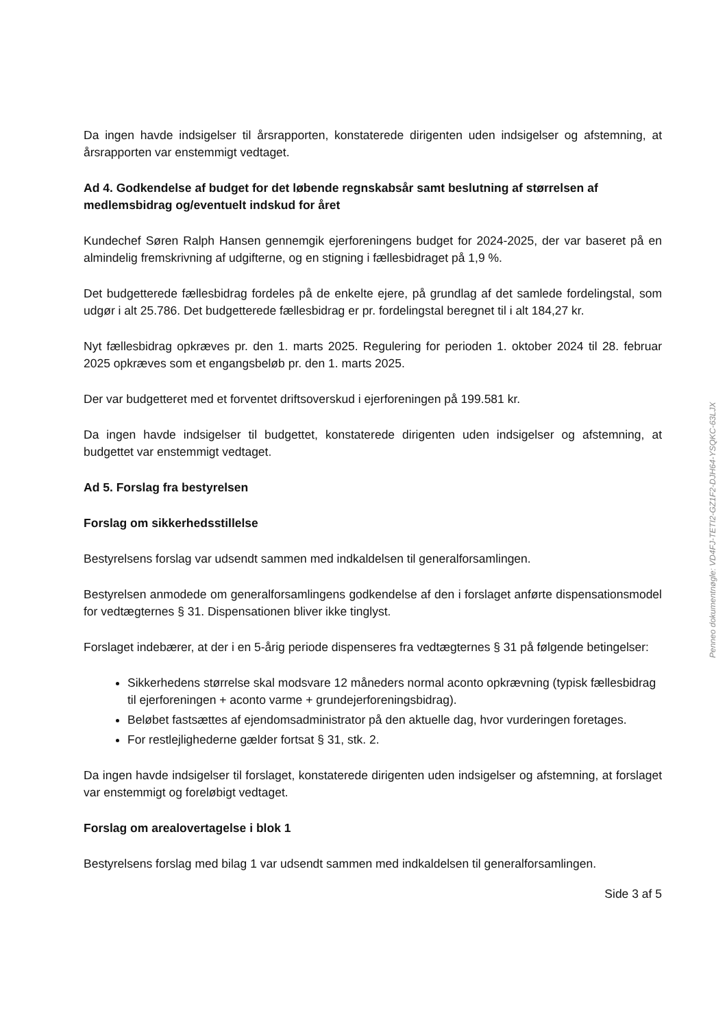Da ingen havde indsigelser til årsrapporten, konstaterede dirigenten uden indsigelser og afstemning, at årsrapporten var enstemmigt vedtaget.
Ad 4. Godkendelse af budget for det løbende regnskabsår samt beslutning af størrelsen af medlemsbidrag og/eventuelt indskud for året
Kundechef Søren Ralph Hansen gennemgik ejerforeningens budget for 2024-2025, der var baseret på en almindelig fremskrivning af udgifterne, og en stigning i fællesbidraget på 1,9 %.
Det budgetterede fællesbidrag fordeles på de enkelte ejere, på grundlag af det samlede fordelingstal, som udgør i alt 25.786. Det budgetterede fællesbidrag er pr. fordelingstal beregnet til i alt 184,27 kr.
Nyt fællesbidrag opkræves pr. den 1. marts 2025. Regulering for perioden 1. oktober 2024 til 28. februar 2025 opkræves som et engangsbeløb pr. den 1. marts 2025.
Der var budgetteret med et forventet driftsoverskud i ejerforeningen på 199.581 kr.
Da ingen havde indsigelser til budgettet, konstaterede dirigenten uden indsigelser og afstemning, at budgettet var enstemmigt vedtaget.
Ad 5. Forslag fra bestyrelsen
Forslag om sikkerhedsstillelse
Bestyrelsens forslag var udsendt sammen med indkaldelsen til generalforsamlingen.
Bestyrelsen anmodede om generalforsamlingens godkendelse af den i forslaget anførte dispensationsmodel for vedtægternes § 31. Dispensationen bliver ikke tinglyst.
Forslaget indebærer, at der i en 5-årig periode dispenseres fra vedtægternes § 31 på følgende betingelser:
Sikkerhedens størrelse skal modsvare 12 måneders normal aconto opkrævning (typisk fællesbidrag til ejerforeningen + aconto varme + grundejerforeningsbidrag).
Beløbet fastsættes af ejendomsadministrator på den aktuelle dag, hvor vurderingen foretages.
For restlejlighederne gælder fortsat § 31, stk. 2.
Da ingen havde indsigelser til forslaget, konstaterede dirigenten uden indsigelser og afstemning, at forslaget var enstemmigt og foreløbigt vedtaget.
Forslag om arealovertagelse i blok 1
Bestyrelsens forslag med bilag 1 var udsendt sammen med indkaldelsen til generalforsamlingen.
Side 3 af 5
Penneo dokumentnøgle: VD4FJ-TETI2-GZ1F2-DJH64-YSQKC-63LJX